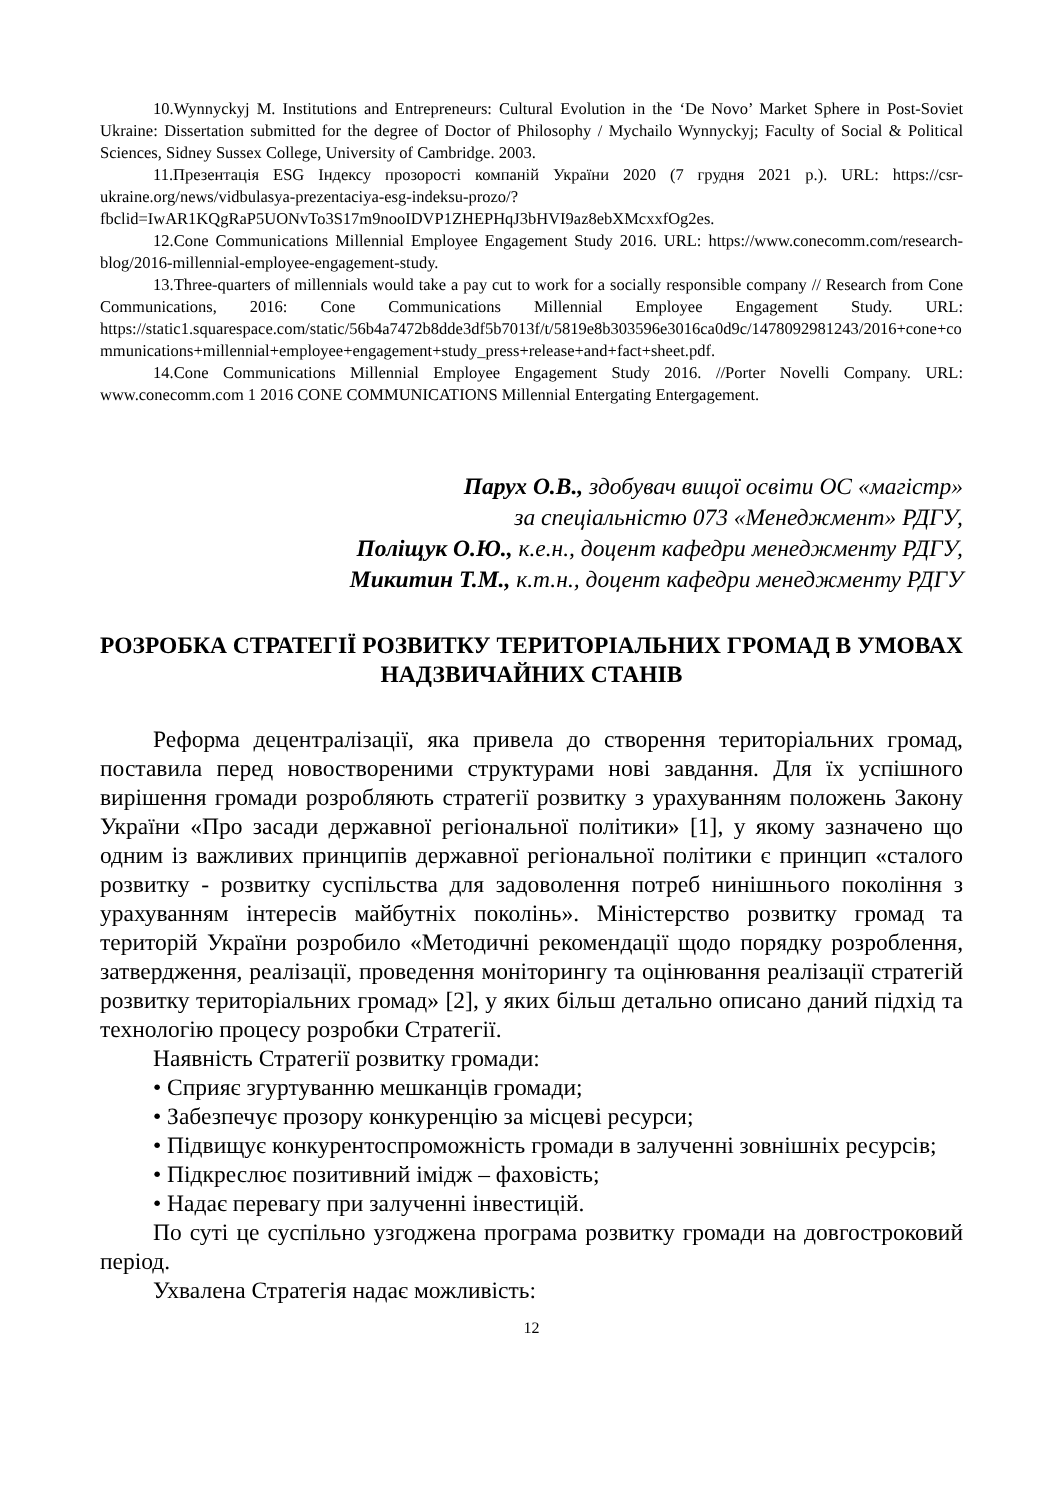10.Wynnyckyj M. Institutions and Entrepreneurs: Cultural Evolution in the ‘De Novo’ Market Sphere in Post-Soviet Ukraine: Dissertation submitted for the degree of Doctor of Philosophy / Mychailo Wynnyckyj; Faculty of Social & Political Sciences, Sidney Sussex College, University of Cambridge. 2003.
11.Презентація ESG Індексу прозорості компаній України 2020 (7 грудня 2021 р.). URL: https://csr-ukraine.org/news/vidbulasya-prezentaciya-esg-indeksu-prozo/?fbclid=IwAR1KQgRaP5UONvTo3S17m9nooIDVP1ZHEPHqJ3bHVI9az8ebXMcxxfOg2es.
12.Cone Communications Millennial Employee Engagement Study 2016. URL: https://www.conecomm.com/research-blog/2016-millennial-employee-engagement-study.
13.Three-quarters of millennials would take a pay cut to work for a socially responsible company // Research from Cone Communications, 2016: Cone Communications Millennial Employee Engagement Study. URL: https://static1.squarespace.com/static/56b4a7472b8dde3df5b7013f/t/5819e8b303596e3016ca0d9c/1478092981243/2016+cone+communications+millennial+employee+engagement+study_press+release+and+fact+sheet.pdf.
14.Cone Communications Millennial Employee Engagement Study 2016. //Porter Novelli Company. URL: www.conecomm.com 1 2016 CONE COMMUNICATIONS Millennial Entergating Entergagement.
Парух О.В., здобувач вищої освіти ОС «магістр»
за спеціальністю 073 «Менеджмент» РДГУ,
Поліщук О.Ю., к.е.н., доцент кафедри менеджменту РДГУ,
Микитин Т.М., к.т.н., доцент кафедри менеджменту РДГУ
РОЗРОБКА СТРАТЕГІЇ РОЗВИТКУ ТЕРИТОРІАЛЬНИХ ГРОМАД В УМОВАХ НАДЗВИЧАЙНИХ СТАНІВ
Реформа децентралізації, яка привела до створення територіальних громад, поставила перед новоствореними структурами нові завдання. Для їх успішного вирішення громади розробляють стратегії розвитку з урахуванням положень Закону України «Про засади державної регіональної політики» [1], у якому зазначено що одним із важливих принципів державної регіональної політики є принцип «сталого розвитку - розвитку суспільства для задоволення потреб нинішнього покоління з урахуванням інтересів майбутніх поколінь». Міністерство розвитку громад та територій України розробило «Методичні рекомендації щодо порядку розроблення, затвердження, реалізації, проведення моніторингу та оцінювання реалізації стратегій розвитку територіальних громад» [2], у яких більш детально описано даний підхід та технологію процесу розробки Стратегії.
Наявність Стратегії розвитку громади:
• Сприяє згуртуванню мешканців громади;
• Забезпечує прозору конкуренцію за місцеві ресурси;
• Підвищує конкурентоспроможність громади в залученні зовнішніх ресурсів;
• Підкреслює позитивний імідж – фаховість;
• Надає перевагу при залученні інвестицій.
По суті це суспільно узгоджена програма розвитку громади на довгостроковий період.
Ухвалена Стратегія надає можливість:
12